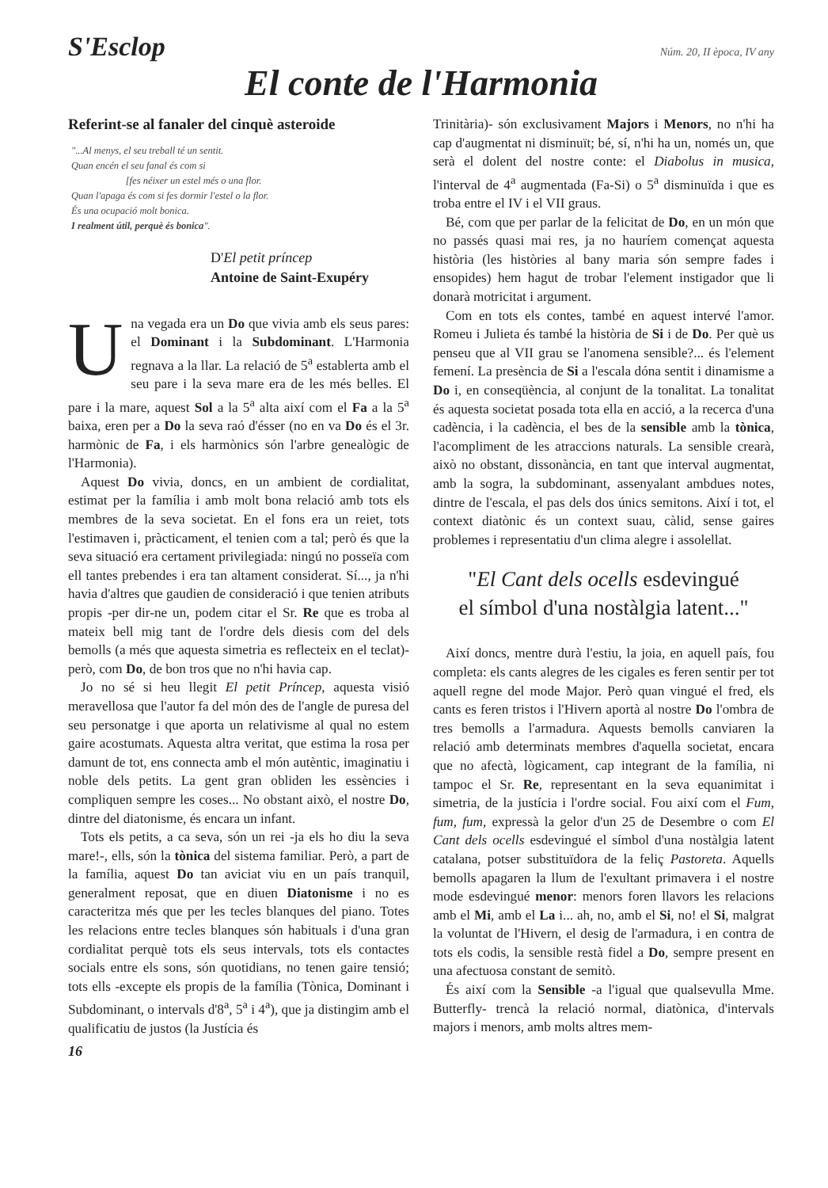S'Esclop
Núm. 20, II època, IV any
El conte de l'Harmonia
Referint-se al fanaler del cinquè asteroide
"...Al menys, el seu treball té un sentit.
Quan encén el seu fanal és com si
[fes néixer un estel més o una flor.
Quan l'apaga és com si fes dormir l'estel o la flor.
És una ocupació molt bonica.
I realment útil, perquè és bonica".
D'El petit príncep
Antoine de Saint-Exupéry
Una vegada era un Do que vivia amb els seus pares: el Dominant i la Subdominant. L'Harmonia regnava a la llar. La relació de 5<sup>a</sup> establerta amb el seu pare i la seva mare era de les més belles. El pare i la mare, aquest Sol a la 5<sup>a</sup> alta així com el Fa a la 5<sup>a</sup> baixa, eren per a Do la seva raó d'ésser (no en va Do és el 3r. harmònic de Fa, i els harmònics són l'arbre genealògic de l'Harmonia).
Aquest Do vivia, doncs, en un ambient de cordialitat, estimat per la família i amb molt bona relació amb tots els membres de la seva societat. En el fons era un reiet, tots l'estimaven i, pràcticament, el tenien com a tal; però és que la seva situació era certament privilegiada: ningú no posseïa com ell tantes prebendes i era tan altament considerat. Sí..., ja n'hi havia d'altres que gaudien de consideració i que tenien atributs propis -per dir-ne un, podem citar el Sr. Re que es troba al mateix bell mig tant de l'ordre dels diesis com del dels bemolls (a més que aquesta simetria es reflecteix en el teclat)- però, com Do, de bon tros que no n'hi havia cap.
Jo no sé si heu llegit El petit Príncep, aquesta visió meravellosa que l'autor fa del món des de l'angle de puresa del seu personatge i que aporta un relativisme al qual no estem gaire acostumats. Aquesta altra veritat, que estima la rosa per damunt de tot, ens connecta amb el món autèntic, imaginatiu i noble dels petits. La gent gran obliden les essències i compliquen sempre les coses... No obstant això, el nostre Do, dintre del diatonisme, és encara un infant.
Tots els petits, a ca seva, són un rei -ja els ho diu la seva mare!-, ells, són la tònica del sistema familiar. Però, a part de la família, aquest Do tan aviciat viu en un país tranquil, generalment reposat, que en diuen Diatonisme i no es caracteritza més que per les tecles blanques del piano. Totes les relacions entre tecles blanques són habituals i d'una gran cordialitat perquè tots els seus intervals, tots els contactes socials entre els sons, són quotidians, no tenen gaire tensió; tots ells -excepte els propis de la família (Tònica, Dominant i Subdominant, o intervals d'8<sup>a</sup>, 5<sup>a</sup> i 4<sup>a</sup>), que ja distingim amb el qualificatiu de justos (la Justícia és
16
Trinitària)- són exclusivament Majors i Menors, no n'hi ha cap d'augmentat ni disminuït; bé, sí, n'hi ha un, només un, que serà el dolent del nostre conte: el Diabolus in musica, l'interval de 4<sup>a</sup> augmentada (Fa-Si) o 5<sup>a</sup> disminuïda i que es troba entre el IV i el VII graus.
Bé, com que per parlar de la felicitat de Do, en un món que no passés quasi mai res, ja no hauríem començat aquesta història (les històries al bany maria són sempre fades i ensopides) hem hagut de trobar l'element instigador que li donarà motricitat i argument.
Com en tots els contes, també en aquest intervé l'amor. Romeu i Julieta és també la història de Si i de Do. Per què us penseu que al VII grau se l'anomena sensible?... és l'element femení. La presència de Si a l'escala dóna sentit i dinamisme a Do i, en conseqüència, al conjunt de la tonalitat. La tonalitat és aquesta societat posada tota ella en acció, a la recerca d'una cadència, i la cadència, el bes de la sensible amb la tònica, l'acompliment de les atraccions naturals. La sensible crearà, això no obstant, dissonància, en tant que interval augmentat, amb la sogra, la subdominant, assenyalant ambdues notes, dintre de l'escala, el pas dels dos únics semitons. Així i tot, el context diatònic és un context suau, càlid, sense gaires problemes i representatiu d'un clima alegre i assolellat.
"El Cant dels ocells esdevingué
el símbol d'una nostàlgia latent..."
Així doncs, mentre durà l'estiu, la joia, en aquell país, fou completa: els cants alegres de les cigales es feren sentir per tot aquell regne del mode Major. Però quan vingué el fred, els cants es feren tristos i l'Hivern aportà al nostre Do l'ombra de tres bemolls a l'armadura. Aquests bemolls canviaren la relació amb determinats membres d'aquella societat, encara que no afectà, lògicament, cap integrant de la família, ni tampoc el Sr. Re, representant en la seva equanimitat i simetria, de la justícia i l'ordre social. Fou així com el Fum, fum, fum, expressà la gelor d'un 25 de Desembre o com El Cant dels ocells esdevingué el símbol d'una nostàlgia latent catalana, potser substituïdora de la feliç Pastoreta. Aquells bemolls apagaren la llum de l'exultant primavera i el nostre mode esdevingué menor: menors foren llavors les relacions amb el Mi, amb el La i... ah, no, amb el Si, no! el Si, malgrat la voluntat de l'Hivern, el desig de l'armadura, i en contra de tots els codis, la sensible restà fidel a Do, sempre present en una afectuosa constant de semitò.
És així com la Sensible -a l'igual que qualsevulla Mme. Butterfly- trencà la relació normal, diatònica, d'intervals majors i menors, amb molts altres mem-